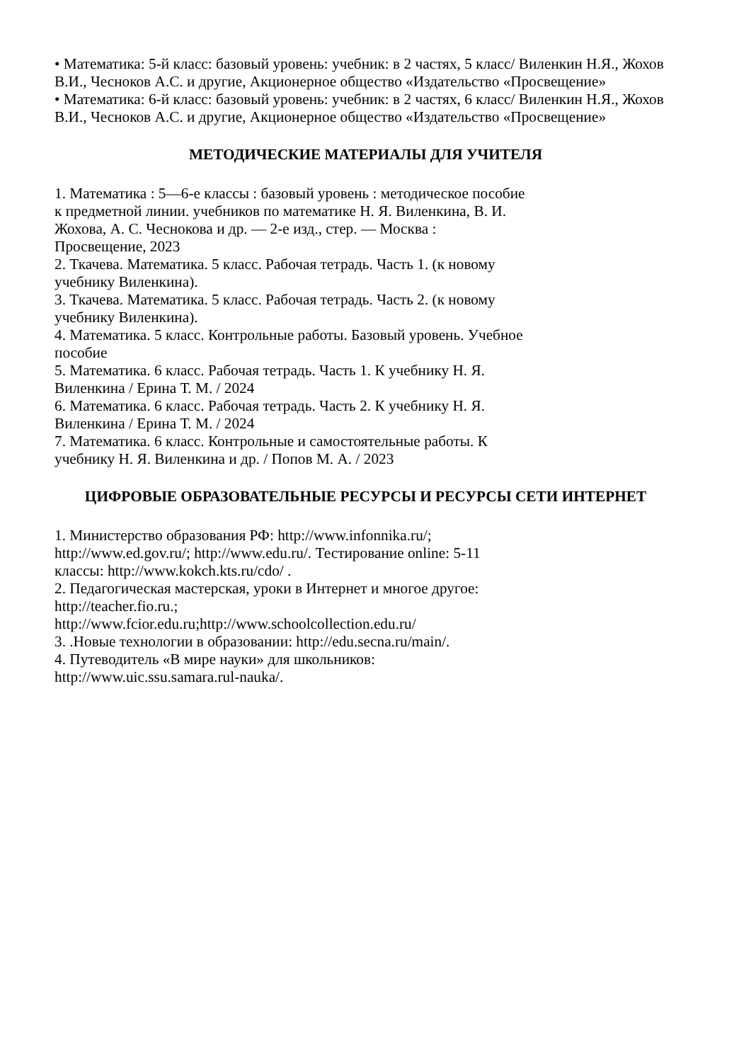• Математика: 5-й класс: базовый уровень: учебник: в 2 частях, 5 класс/ Виленкин Н.Я., Жохов В.И., Чесноков А.С. и другие, Акционерное общество «Издательство «Просвещение»
• Математика: 6-й класс: базовый уровень: учебник: в 2 частях, 6 класс/ Виленкин Н.Я., Жохов В.И., Чесноков А.С. и другие, Акционерное общество «Издательство «Просвещение»
МЕТОДИЧЕСКИЕ МАТЕРИАЛЫ ДЛЯ УЧИТЕЛЯ
1. Математика : 5—6-е классы : базовый уровень : методическое пособие
к предметной линии. учебников по математике Н. Я. Виленкина, В. И.
Жохова, А. С. Чеснокова и др. — 2-е изд., стер. — Москва :
Просвещение, 2023
2. Ткачева. Математика. 5 класс. Рабочая тетрадь. Часть 1. (к новому
учебнику Виленкина).
3. Ткачева. Математика. 5 класс. Рабочая тетрадь. Часть 2. (к новому
учебнику Виленкина).
4. Математика. 5 класс. Контрольные работы. Базовый уровень. Учебное
пособие
5. Математика. 6 класс. Рабочая тетрадь. Часть 1. К учебнику Н. Я.
Виленкина / Ерина Т. М. / 2024
6. Математика. 6 класс. Рабочая тетрадь. Часть 2. К учебнику Н. Я.
Виленкина / Ерина Т. М. / 2024
7. Математика. 6 класс. Контрольные и самостоятельные работы. К
учебнику Н. Я. Виленкина и др. / Попов М. А. / 2023
ЦИФРОВЫЕ ОБРАЗОВАТЕЛЬНЫЕ РЕСУРСЫ И РЕСУРСЫ СЕТИ ИНТЕРНЕТ
1. Министерство образования РФ: http://www.infonnika.ru/;
http://www.ed.gov.ru/; http://www.edu.ru/. Тестирование online: 5-11
классы: http://www.kokch.kts.ru/cdo/ .
2. Педагогическая мастерская, уроки в Интернет и многое другое:
http://teacher.fio.ru.;
http://www.fcior.edu.ru;http://www.schoolcollection.edu.ru/
3. .Новые технологии в образовании: http://edu.secna.ru/main/.
4. Путеводитель «В мире науки» для школьников:
http://www.uic.ssu.samara.rul-nauka/.